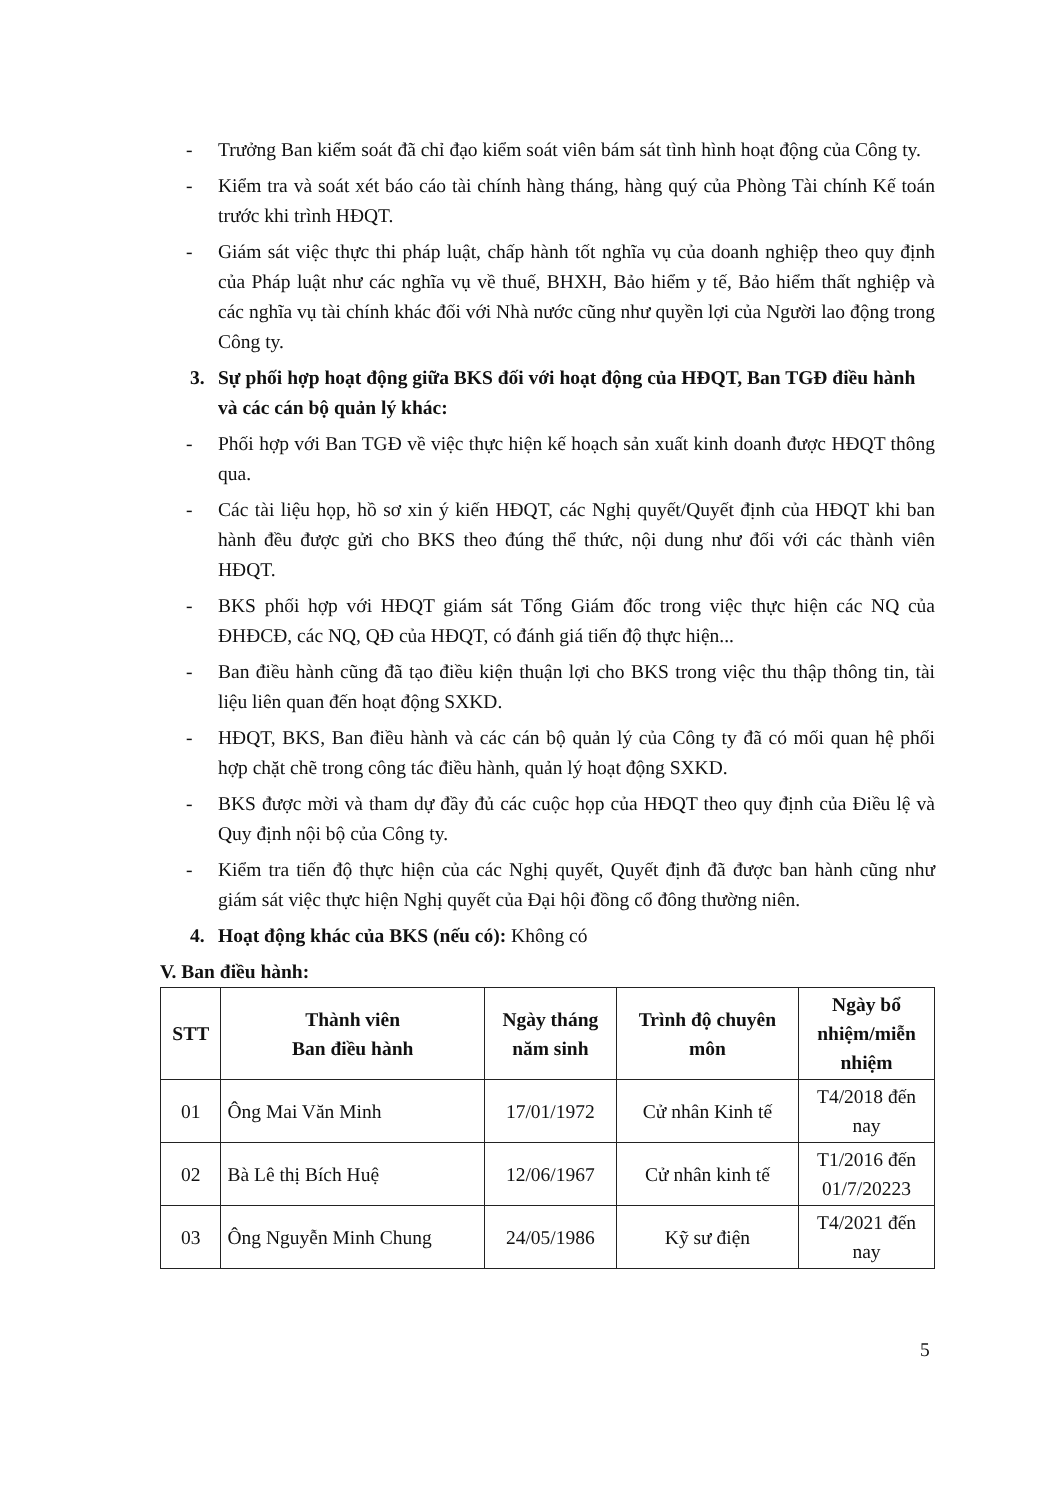- Trưởng Ban kiểm soát đã chỉ đạo kiểm soát viên bám sát tình hình hoạt động của Công ty.
- Kiểm tra và soát xét báo cáo tài chính hàng tháng, hàng quý của Phòng Tài chính Kế toán trước khi trình HĐQT.
- Giám sát việc thực thi pháp luật, chấp hành tốt nghĩa vụ của doanh nghiệp theo quy định của Pháp luật như các nghĩa vụ về thuế, BHXH, Bảo hiểm y tế, Bảo hiểm thất nghiệp và các nghĩa vụ tài chính khác đối với Nhà nước cũng như quyền lợi của Người lao động trong Công ty.
3. Sự phối hợp hoạt động giữa BKS đối với hoạt động của HĐQT, Ban TGĐ điều hành và các cán bộ quản lý khác:
- Phối hợp với Ban TGĐ về việc thực hiện kế hoạch sản xuất kinh doanh được HĐQT thông qua.
- Các tài liệu họp, hồ sơ xin ý kiến HĐQT, các Nghị quyết/Quyết định của HĐQT khi ban hành đều được gửi cho BKS theo đúng thể thức, nội dung như đối với các thành viên HĐQT.
- BKS phối hợp với HĐQT giám sát Tổng Giám đốc trong việc thực hiện các NQ của ĐHĐCĐ, các NQ, QĐ của HĐQT, có đánh giá tiến độ thực hiện...
- Ban điều hành cũng đã tạo điều kiện thuận lợi cho BKS trong việc thu thập thông tin, tài liệu liên quan đến hoạt động SXKD.
- HĐQT, BKS, Ban điều hành và các cán bộ quản lý của Công ty đã có mối quan hệ phối hợp chặt chẽ trong công tác điều hành, quản lý hoạt động SXKD.
- BKS được mời và tham dự đầy đủ các cuộc họp của HĐQT theo quy định của Điều lệ và Quy định nội bộ của Công ty.
- Kiểm tra tiến độ thực hiện của các Nghị quyết, Quyết định đã được ban hành cũng như giám sát việc thực hiện Nghị quyết của Đại hội đồng cổ đông thường niên.
4. Hoạt động khác của BKS (nếu có): Không có
V. Ban điều hành:
| STT | Thành viên Ban điều hành | Ngày tháng năm sinh | Trình độ chuyên môn | Ngày bổ nhiệm/miễn nhiệm |
| --- | --- | --- | --- | --- |
| 01 | Ông Mai Văn Minh | 17/01/1972 | Cử nhân Kinh tế | T4/2018 đến nay |
| 02 | Bà Lê thị Bích Huệ | 12/06/1967 | Cử nhân kinh tế | T1/2016 đến 01/7/20223 |
| 03 | Ông Nguyễn Minh Chung | 24/05/1986 | Kỹ sư điện | T4/2021 đến nay |
5